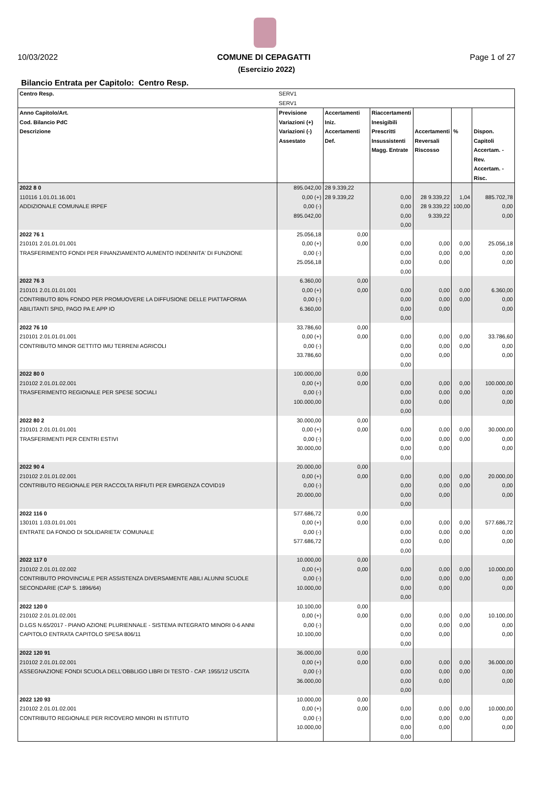10/03/2022 COMUNE DI CEPAGATTI Page 1 of 27
(Esercizio 2022)
Bilancio Entrata per Capitolo: Centro Resp.
| Centro Resp. | SERV1 SERV1 | | | | | |
| Anno Capitolo/Art. Cod. Bilancio PdC Descrizione | Previsione Variazioni (+) Variazioni (-) Assestato | Accertamenti Iniz. Accertamenti Def. | Riaccertamenti Inesigibili Prescritti Insussistenti Magg. Entrate | Accertamenti Reversali Riscosso | % | Dispon. Capitoli Accertam. - Rev. Accertam. - Risc. |
| 2022 8 0 110116 1.01.01.16.001 ADDIZIONALE COMUNALE IRPEF | 895.042,00 0,00 (+) 0,00 (-) 895.042,00 | 28 9.339,22 28 9.339,22 | 0,00 0,00 0,00 0,00 | 28 9.339,22 28 9.339,22 9.339,22 | 1,04 100,00 | 885.702,78 0,00 0,00 |
| 2022 76 1 210101 2.01.01.01.001 TRASFERIMENTO FONDI PER FINANZIAMENTO AUMENTO INDENNITA' DI FUNZIONE | 25.056,18 0,00 (+) 0,00 (-) 25.056,18 | 0,00 0,00 | 0,00 0,00 0,00 0,00 | 0,00 0,00 0,00 | 0,00 0,00 | 25.056,18 0,00 0,00 |
| 2022 76 3 210101 2.01.01.01.001 CONTRIBUTO 80% FONDO PER PROMUOVERE LA DIFFUSIONE DELLE PIATTAFORMA ABILITANTI SPID, PAGO PA E APP IO | 6.360,00 0,00 (+) 0,00 (-) 6.360,00 | 0,00 0,00 | 0,00 0,00 0,00 0,00 | 0,00 0,00 0,00 | 0,00 0,00 | 6.360,00 0,00 0,00 |
| 2022 76 10 210101 2.01.01.01.001 CONTRIBUTO MINOR GETTITO IMU TERRENI AGRICOLI | 33.786,60 0,00 (+) 0,00 (-) 33.786,60 | 0,00 0,00 | 0,00 0,00 0,00 0,00 | 0,00 0,00 0,00 | 0,00 0,00 | 33.786,60 0,00 0,00 |
| 2022 80 0 210102 2.01.01.02.001 TRASFERIMENTO REGIONALE PER SPESE SOCIALI | 100.000,00 0,00 (+) 0,00 (-) 100.000,00 | 0,00 0,00 | 0,00 0,00 0,00 0,00 | 0,00 0,00 0,00 | 0,00 0,00 | 100.000,00 0,00 0,00 |
| 2022 80 2 210101 2.01.01.01.001 TRASFERIMENTI PER CENTRI ESTIVI | 30.000,00 0,00 (+) 0,00 (-) 30.000,00 | 0,00 0,00 | 0,00 0,00 0,00 0,00 | 0,00 0,00 0,00 | 0,00 0,00 | 30.000,00 0,00 0,00 |
| 2022 90 4 210102 2.01.01.02.001 CONTRIBUTO REGIONALE PER RACCOLTA RIFIUTI PER EMRGENZA COVID19 | 20.000,00 0,00 (+) 0,00 (-) 20.000,00 | 0,00 0,00 | 0,00 0,00 0,00 0,00 | 0,00 0,00 0,00 | 0,00 0,00 | 20.000,00 0,00 0,00 |
| 2022 116 0 130101 1.03.01.01.001 ENTRATE DA FONDO DI SOLIDARIETA' COMUNALE | 577.686,72 0,00 (+) 0,00 (-) 577.686,72 | 0,00 0,00 | 0,00 0,00 0,00 0,00 | 0,00 0,00 0,00 | 0,00 0,00 | 577.686,72 0,00 0,00 |
| 2022 117 0 210102 2.01.01.02.002 CONTRIBUTO PROVINCIALE PER ASSISTENZA DIVERSAMENTE ABILI ALUNNI SCUOLE SECONDARIE (CAP S. 1896/64) | 10.000,00 0,00 (+) 0,00 (-) 10.000,00 | 0,00 0,00 | 0,00 0,00 0,00 0,00 | 0,00 0,00 0,00 | 0,00 0,00 | 10.000,00 0,00 0,00 |
| 2022 120 0 210102 2.01.01.02.001 D.LGS N.65/2017 - PIANO AZIONE PLURIENNALE - SISTEMA INTEGRATO MINORI 0-6 ANNI CAPITOLO ENTRATA CAPITOLO SPESA 806/11 | 10.100,00 0,00 (+) 0,00 (-) 10.100,00 | 0,00 0,00 | 0,00 0,00 0,00 0,00 | 0,00 0,00 0,00 | 0,00 0,00 | 10.100,00 0,00 0,00 |
| 2022 120 91 210102 2.01.01.02.001 ASSEGNAZIONE FONDI SCUOLA DELL'OBBLIGO LIBRI DI TESTO - CAP. 1955/12 USCITA | 36.000,00 0,00 (+) 0,00 (-) 36.000,00 | 0,00 0,00 | 0,00 0,00 0,00 0,00 | 0,00 0,00 0,00 | 0,00 0,00 | 36.000,00 0,00 0,00 |
| 2022 120 93 210102 2.01.01.02.001 CONTRIBUTO REGIONALE PER RICOVERO MINORI IN ISTITUTO | 10.000,00 0,00 (+) 0,00 (-) 10.000,00 | 0,00 0,00 | 0,00 0,00 0,00 0,00 | 0,00 0,00 0,00 | 0,00 0,00 | 10.000,00 0,00 0,00 |